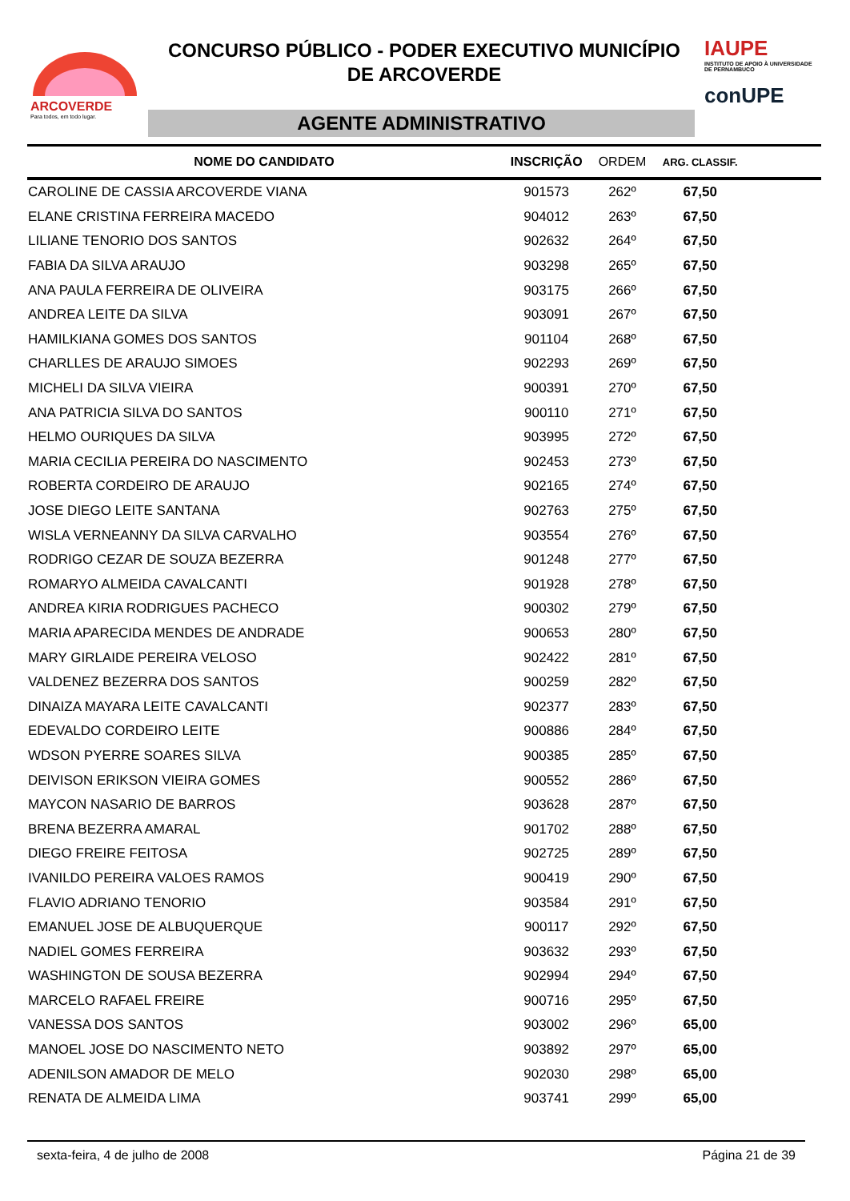ARCOVERDE
Para todos, em todo lugar.
CONCURSO PÚBLICO - PODER EXECUTIVO MUNICÍPIO
DE ARCOVERDE
AGENTE ADMINISTRATIVO
IAUPE
INSTITUTO DE APOIO À UNIVERSIDADE DE PERNAMBUCO
conUPE
| NOME DO CANDIDATO | INSCRIÇÃO | ORDEM | ARG. CLASSIF. | |
| --- | --- | --- | --- | --- |
| CAROLINE DE CASSIA ARCOVERDE VIANA | 901573 | 262º | 67,50 | |
| ELANE CRISTINA FERREIRA MACEDO | 904012 | 263º | 67,50 | |
| LILIANE TENORIO DOS SANTOS | 902632 | 264º | 67,50 | |
| FABIA DA SILVA ARAUJO | 903298 | 265º | 67,50 | |
| ANA PAULA FERREIRA DE OLIVEIRA | 903175 | 266º | 67,50 | |
| ANDREA LEITE DA SILVA | 903091 | 267º | 67,50 | |
| HAMILKIANA GOMES DOS SANTOS | 901104 | 268º | 67,50 | |
| CHARLLES DE ARAUJO SIMOES | 902293 | 269º | 67,50 | |
| MICHELI DA SILVA VIEIRA | 900391 | 270º | 67,50 | |
| ANA PATRICIA SILVA DO SANTOS | 900110 | 271º | 67,50 | |
| HELMO OURIQUES DA SILVA | 903995 | 272º | 67,50 | |
| MARIA CECILIA PEREIRA DO NASCIMENTO | 902453 | 273º | 67,50 | |
| ROBERTA CORDEIRO DE ARAUJO | 902165 | 274º | 67,50 | |
| JOSE DIEGO LEITE SANTANA | 902763 | 275º | 67,50 | |
| WISLA VERNEANNY DA SILVA CARVALHO | 903554 | 276º | 67,50 | |
| RODRIGO CEZAR DE SOUZA BEZERRA | 901248 | 277º | 67,50 | |
| ROMARYO ALMEIDA CAVALCANTI | 901928 | 278º | 67,50 | |
| ANDREA KIRIA RODRIGUES PACHECO | 900302 | 279º | 67,50 | |
| MARIA APARECIDA MENDES DE ANDRADE | 900653 | 280º | 67,50 | |
| MARY GIRLAIDE PEREIRA VELOSO | 902422 | 281º | 67,50 | |
| VALDENEZ BEZERRA DOS SANTOS | 900259 | 282º | 67,50 | |
| DINAIZA MAYARA LEITE CAVALCANTI | 902377 | 283º | 67,50 | |
| EDEVALDO CORDEIRO LEITE | 900886 | 284º | 67,50 | |
| WDSON PYERRE SOARES SILVA | 900385 | 285º | 67,50 | |
| DEIVISON ERIKSON VIEIRA GOMES | 900552 | 286º | 67,50 | |
| MAYCON NASARIO DE BARROS | 903628 | 287º | 67,50 | |
| BRENA BEZERRA AMARAL | 901702 | 288º | 67,50 | |
| DIEGO FREIRE FEITOSA | 902725 | 289º | 67,50 | |
| IVANILDO PEREIRA VALOES RAMOS | 900419 | 290º | 67,50 | |
| FLAVIO ADRIANO TENORIO | 903584 | 291º | 67,50 | |
| EMANUEL JOSE DE ALBUQUERQUE | 900117 | 292º | 67,50 | |
| NADIEL GOMES FERREIRA | 903632 | 293º | 67,50 | |
| WASHINGTON DE SOUSA BEZERRA | 902994 | 294º | 67,50 | |
| MARCELO RAFAEL FREIRE | 900716 | 295º | 67,50 | |
| VANESSA DOS SANTOS | 903002 | 296º | 65,00 | |
| MANOEL JOSE DO NASCIMENTO NETO | 903892 | 297º | 65,00 | |
| ADENILSON AMADOR DE MELO | 902030 | 298º | 65,00 | |
| RENATA DE ALMEIDA LIMA | 903741 | 299º | 65,00 | |
sexta-feira, 4 de julho de 2008 Página 21 de 39